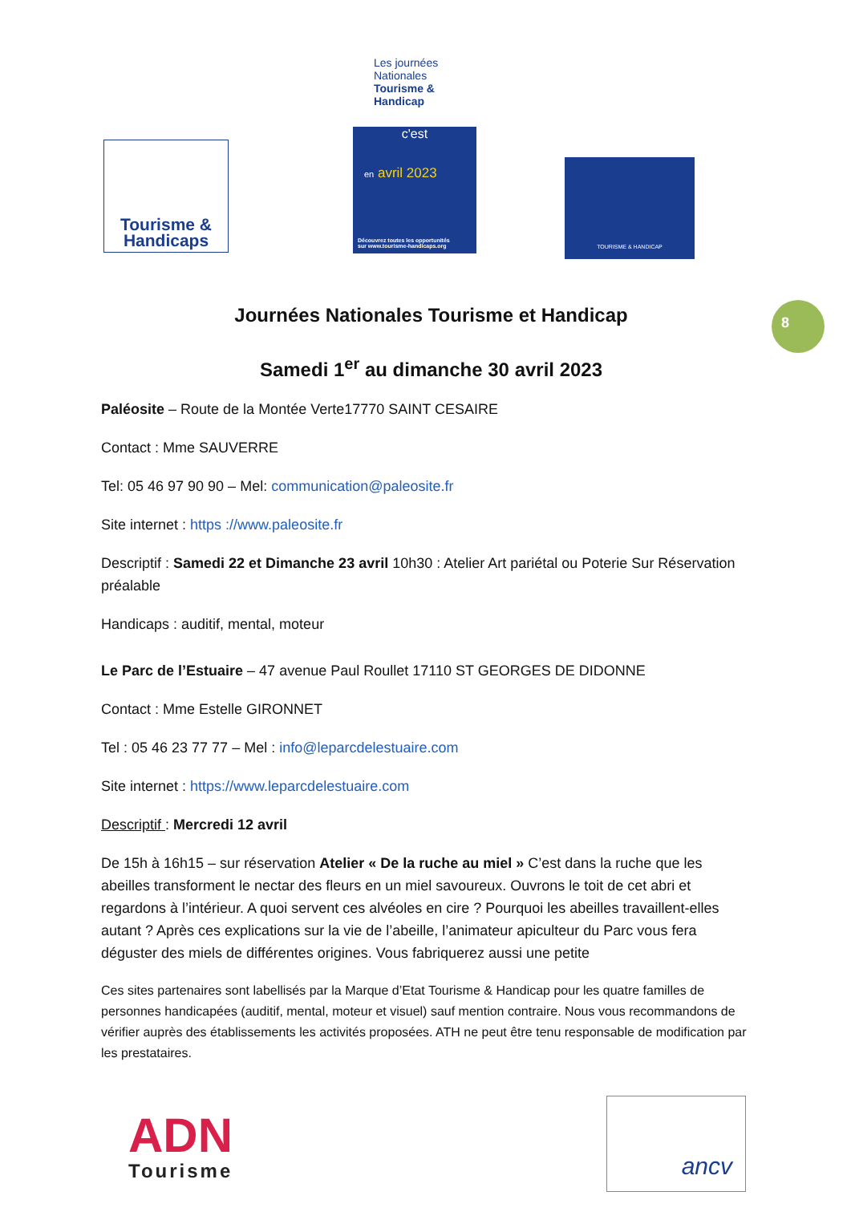Tourisme & Handicaps
Les journées Nationales Tourisme & Handicap
c'est
en avril 2023
Découvrez toutes les opportunités
sur www.tourisme-handicaps.org
TOURISME & HANDICAP
8
Journées Nationales Tourisme et Handicap
Samedi 1<sup>er</sup> au dimanche 30 avril 2023
Paléosite – Route de la Montée Verte17770 SAINT CESAIRE
Contact : Mme SAUVERRE
Tel: 05 46 97 90 90 – Mel: communication@paleosite.fr
Site internet : https ://www.paleosite.fr
Descriptif : Samedi 22 et Dimanche 23 avril 10h30 : Atelier Art pariétal ou Poterie Sur Réservation préalable
Handicaps : auditif, mental, moteur
Le Parc de l’Estuaire – 47 avenue Paul Roullet 17110 ST GEORGES DE DIDONNE
Contact : Mme Estelle GIRONNET
Tel : 05 46 23 77 77 – Mel : info@leparcdelestuaire.com
Site internet : https://www.leparcdelestuaire.com
Descriptif : Mercredi 12 avril
De 15h à 16h15 – sur réservation Atelier « De la ruche au miel » C’est dans la ruche que les abeilles transforment le nectar des fleurs en un miel savoureux. Ouvrons le toit de cet abri et regardons à l’intérieur. A quoi servent ces alvéoles en cire ? Pourquoi les abeilles travaillent-elles autant ? Après ces explications sur la vie de l’abeille, l’animateur apiculteur du Parc vous fera déguster des miels de différentes origines. Vous fabriquerez aussi une petite
Ces sites partenaires sont labellisés par la Marque d’Etat Tourisme & Handicap pour les quatre familles de personnes handicapées (auditif, mental, moteur et visuel) sauf mention contraire. Nous vous recommandons de vérifier auprès des établissements les activités proposées. ATH ne peut être tenu responsable de modification par les prestataires.
ADN
Tourisme
ancv